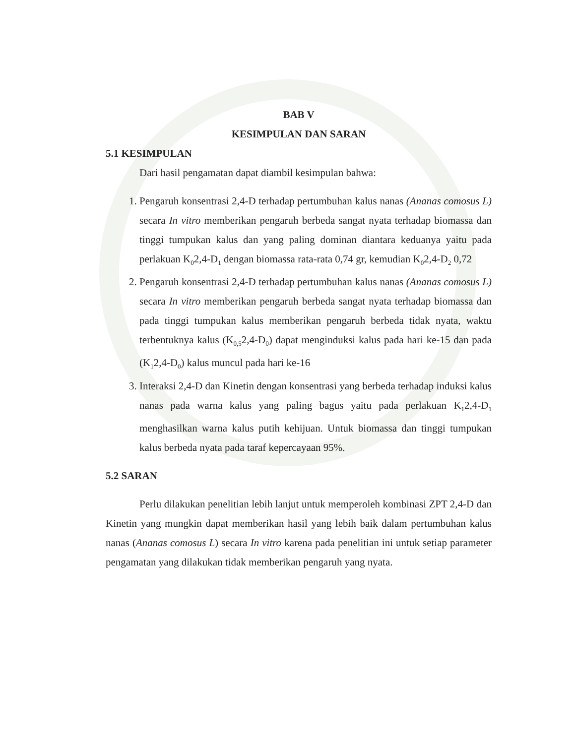BAB V
KESIMPULAN DAN SARAN
5.1 KESIMPULAN
Dari hasil pengamatan dapat diambil kesimpulan bahwa:
1. Pengaruh konsentrasi 2,4-D terhadap pertumbuhan kalus nanas (Ananas comosus L) secara In vitro memberikan pengaruh berbeda sangat nyata terhadap biomassa dan tinggi tumpukan kalus dan yang paling dominan diantara keduanya yaitu pada perlakuan K<sub>0</sub>2,4-D<sub>1</sub> dengan biomassa rata-rata 0,74 gr, kemudian K<sub>0</sub>2,4-D<sub>2</sub> 0,72
2. Pengaruh konsentrasi 2,4-D terhadap pertumbuhan kalus nanas (Ananas comosus L) secara In vitro memberikan pengaruh berbeda sangat nyata terhadap biomassa dan pada tinggi tumpukan kalus memberikan pengaruh berbeda tidak nyata, waktu terbentuknya kalus (K<sub>0,5</sub>2,4-D<sub>0</sub>) dapat menginduksi kalus pada hari ke-15 dan pada (K<sub>1</sub>2,4-D<sub>0</sub>) kalus muncul pada hari ke-16
3. Interaksi 2,4-D dan Kinetin dengan konsentrasi yang berbeda terhadap induksi kalus nanas pada warna kalus yang paling bagus yaitu pada perlakuan K<sub>1</sub>2,4-D<sub>1</sub> menghasilkan warna kalus putih kehijuan. Untuk biomassa dan tinggi tumpukan kalus berbeda nyata pada taraf kepercayaan 95%.
5.2 SARAN
Perlu dilakukan penelitian lebih lanjut untuk memperoleh kombinasi ZPT 2,4-D dan Kinetin yang mungkin dapat memberikan hasil yang lebih baik dalam pertumbuhan kalus nanas (Ananas comosus L) secara In vitro karena pada penelitian ini untuk setiap parameter pengamatan yang dilakukan tidak memberikan pengaruh yang nyata.